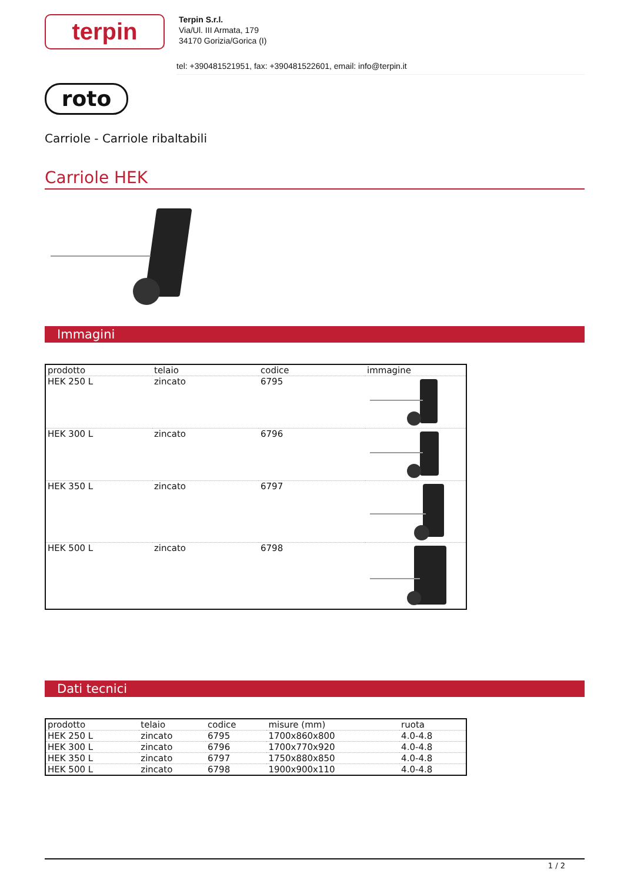terpin
Terpin S.r.l.
Via/Ul. III Armata, 179
34170 Gorizia/Gorica (I)
tel: +390481521951, fax: +390481522601, email: info@terpin.it
roto
Carriole - Carriole ribaltabili
Carriole HEK
Immagini
| prodotto | telaio | codice | immagine |
| --- | --- | --- | --- |
| HEK 250 L | zincato | 6795 | |
| HEK 300 L | zincato | 6796 | |
| HEK 350 L | zincato | 6797 | |
| HEK 500 L | zincato | 6798 | |
Dati tecnici
| prodotto | telaio | codice | misure (mm) | ruota |
| --- | --- | --- | --- | --- |
| HEK 250 L | zincato | 6795 | 1700x860x800 | 4.0-4.8 |
| HEK 300 L | zincato | 6796 | 1700x770x920 | 4.0-4.8 |
| HEK 350 L | zincato | 6797 | 1750x880x850 | 4.0-4.8 |
| HEK 500 L | zincato | 6798 | 1900x900x110 | 4.0-4.8 |
1 / 2